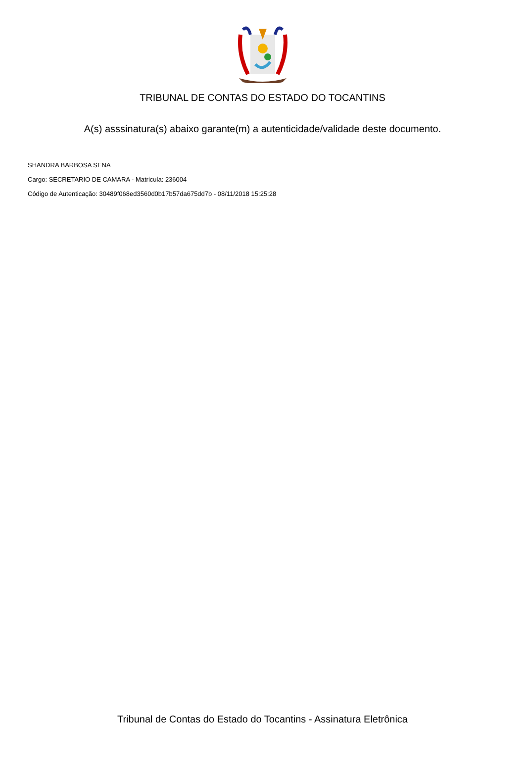TRIBUNAL DE CONTAS DO ESTADO DO TOCANTINS
A(s) asssinatura(s) abaixo garante(m) a autenticidade/validade deste documento.
SHANDRA BARBOSA SENA
Cargo: SECRETARIO DE CAMARA - Matricula: 236004
Código de Autenticação: 30489f068ed3560d0b17b57da675dd7b - 08/11/2018 15:25:28
Tribunal de Contas do Estado do Tocantins - Assinatura Eletrônica